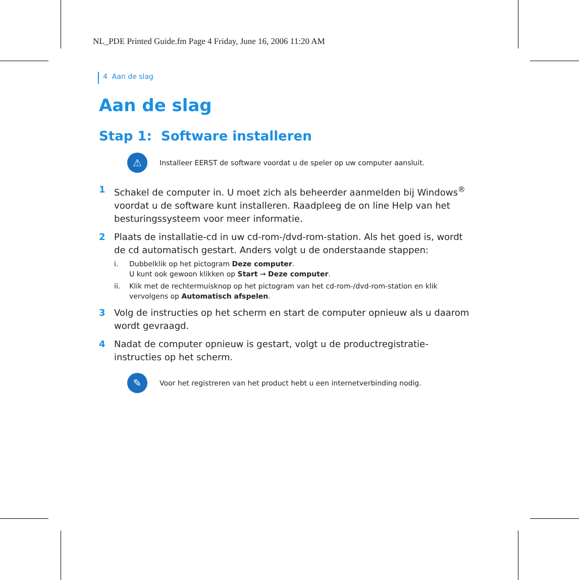NL_PDE Printed Guide.fm Page 4 Friday, June 16, 2006 11:20 AM
4 Aan de slag
Aan de slag
Stap 1: Software installeren
⚠
Installeer EERST de software voordat u de speler op uw computer aansluit.
1 Schakel de computer in. U moet zich als beheerder aanmelden bij Windows<sup>®</sup> voordat u de software kunt installeren. Raadpleeg de on line Help van het besturingssysteem voor meer informatie.
2 Plaats de installatie-cd in uw cd-rom-/dvd-rom-station. Als het goed is, wordt de cd automatisch gestart. Anders volgt u de onderstaande stappen:
i. Dubbelklik op het pictogram Deze computer.
U kunt ook gewoon klikken op Start → Deze computer.
ii. Klik met de rechtermuisknop op het pictogram van het cd-rom-/dvd-rom-station en klik vervolgens op Automatisch afspelen.
3 Volg de instructies op het scherm en start de computer opnieuw als u daarom wordt gevraagd.
4 Nadat de computer opnieuw is gestart, volgt u de productregistratie-instructies op het scherm.
✎
Voor het registreren van het product hebt u een internetverbinding nodig.